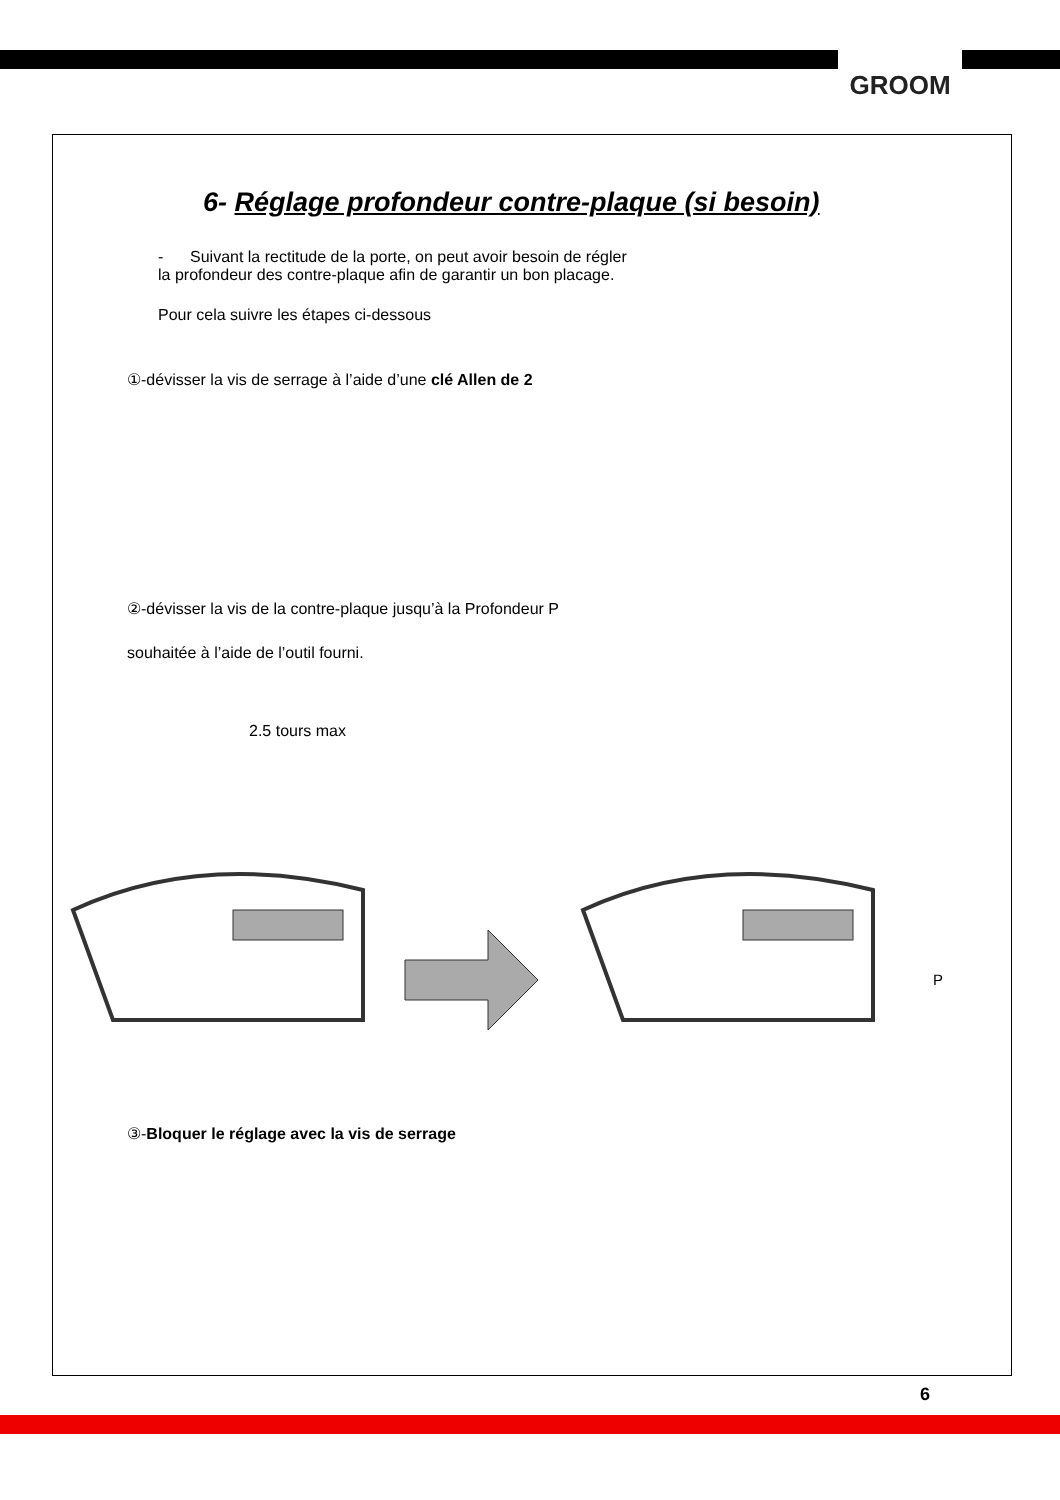GROOM
6- Réglage profondeur contre-plaque (si besoin)
- Suivant la rectitude de la porte, on peut avoir besoin de régler la profondeur des contre-plaque afin de garantir un bon placage.
Pour cela suivre les étapes ci-dessous
①-dévisser la vis de serrage à l’aide d’une clé Allen de 2
②-dévisser la vis de la contre-plaque jusqu’à la Profondeur P
souhaitée à l’aide de l’outil fourni.
2.5 tours max
P
③-Bloquer le réglage avec la vis de serrage
6